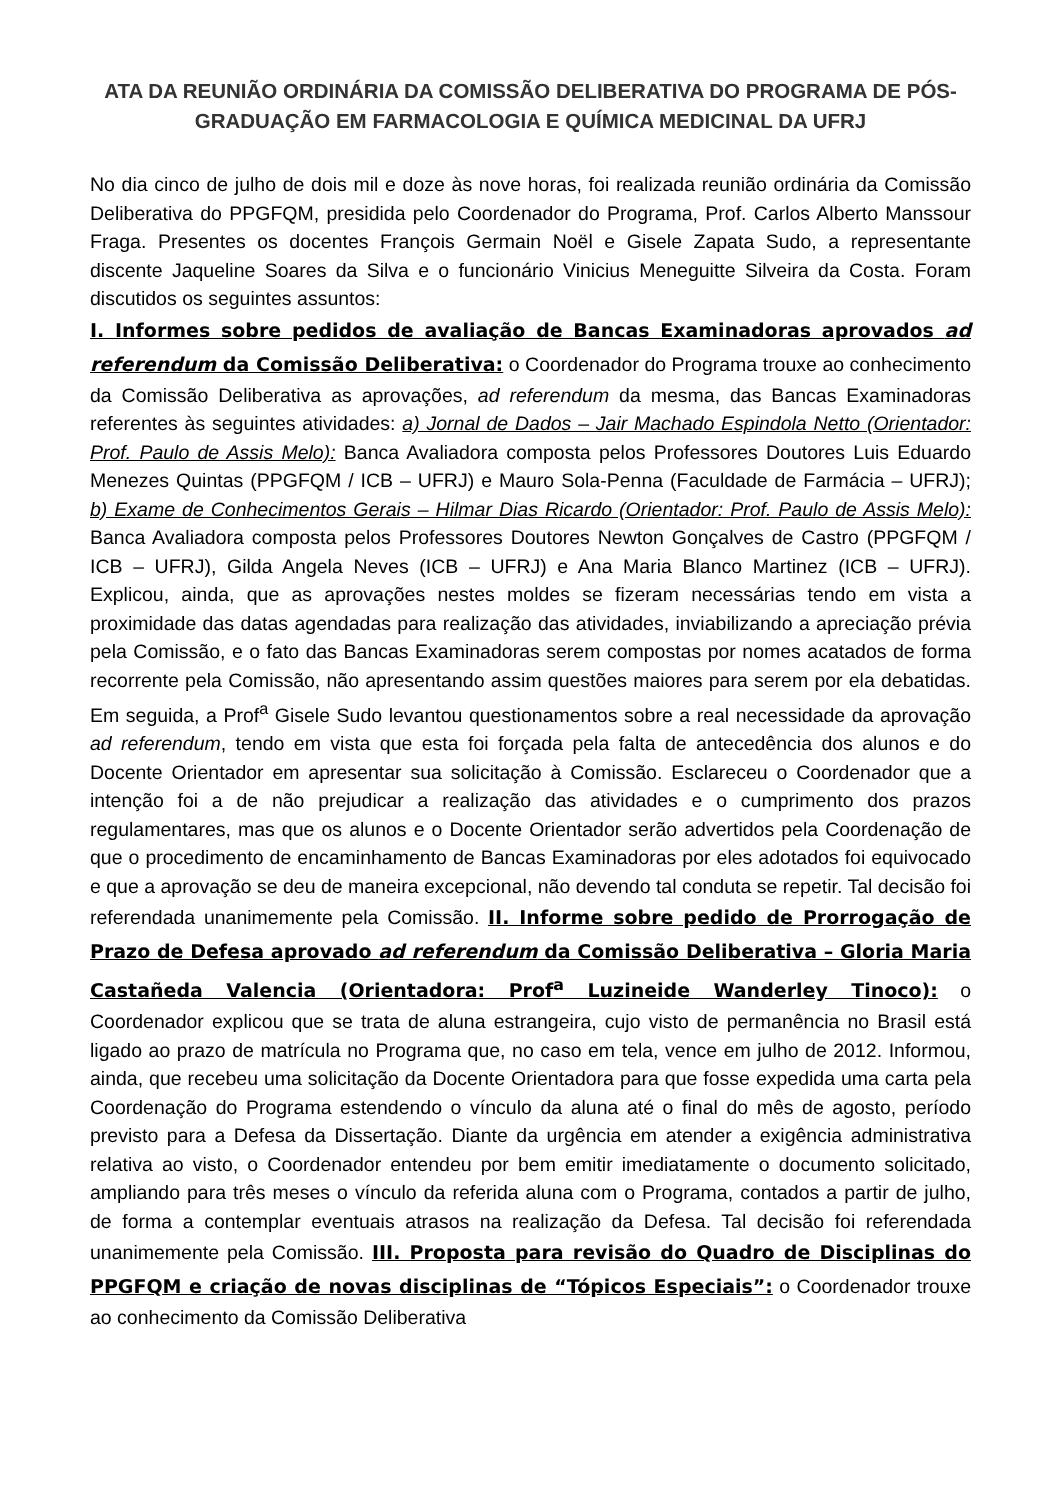ATA DA REUNIÃO ORDINÁRIA DA COMISSÃO DELIBERATIVA DO PROGRAMA DE PÓS-GRADUAÇÃO EM FARMACOLOGIA E QUÍMICA MEDICINAL DA UFRJ
No dia cinco de julho de dois mil e doze às nove horas, foi realizada reunião ordinária da Comissão Deliberativa do PPGFQM, presidida pelo Coordenador do Programa, Prof. Carlos Alberto Manssour Fraga. Presentes os docentes François Germain Noël e Gisele Zapata Sudo, a representante discente Jaqueline Soares da Silva e o funcionário Vinicius Meneguitte Silveira da Costa. Foram discutidos os seguintes assuntos:
I. Informes sobre pedidos de avaliação de Bancas Examinadoras aprovados ad referendum da Comissão Deliberativa: o Coordenador do Programa trouxe ao conhecimento da Comissão Deliberativa as aprovações, ad referendum da mesma, das Bancas Examinadoras referentes às seguintes atividades: a) Jornal de Dados – Jair Machado Espindola Netto (Orientador: Prof. Paulo de Assis Melo): Banca Avaliadora composta pelos Professores Doutores Luis Eduardo Menezes Quintas (PPGFQM / ICB – UFRJ) e Mauro Sola-Penna (Faculdade de Farmácia – UFRJ); b) Exame de Conhecimentos Gerais – Hilmar Dias Ricardo (Orientador: Prof. Paulo de Assis Melo): Banca Avaliadora composta pelos Professores Doutores Newton Gonçalves de Castro (PPGFQM / ICB – UFRJ), Gilda Angela Neves (ICB – UFRJ) e Ana Maria Blanco Martinez (ICB – UFRJ). Explicou, ainda, que as aprovações nestes moldes se fizeram necessárias tendo em vista a proximidade das datas agendadas para realização das atividades, inviabilizando a apreciação prévia pela Comissão, e o fato das Bancas Examinadoras serem compostas por nomes acatados de forma recorrente pela Comissão, não apresentando assim questões maiores para serem por ela debatidas. Em seguida, a Prof<sup>a</sup> Gisele Sudo levantou questionamentos sobre a real necessidade da aprovação ad referendum, tendo em vista que esta foi forçada pela falta de antecedência dos alunos e do Docente Orientador em apresentar sua solicitação à Comissão. Esclareceu o Coordenador que a intenção foi a de não prejudicar a realização das atividades e o cumprimento dos prazos regulamentares, mas que os alunos e o Docente Orientador serão advertidos pela Coordenação de que o procedimento de encaminhamento de Bancas Examinadoras por eles adotados foi equivocado e que a aprovação se deu de maneira excepcional, não devendo tal conduta se repetir. Tal decisão foi referendada unanimemente pela Comissão. II. Informe sobre pedido de Prorrogação de Prazo de Defesa aprovado ad referendum da Comissão Deliberativa – Gloria Maria Castañeda Valencia (Orientadora: Prof<sup>a</sup> Luzineide Wanderley Tinoco): o Coordenador explicou que se trata de aluna estrangeira, cujo visto de permanência no Brasil está ligado ao prazo de matrícula no Programa que, no caso em tela, vence em julho de 2012. Informou, ainda, que recebeu uma solicitação da Docente Orientadora para que fosse expedida uma carta pela Coordenação do Programa estendendo o vínculo da aluna até o final do mês de agosto, período previsto para a Defesa da Dissertação. Diante da urgência em atender a exigência administrativa relativa ao visto, o Coordenador entendeu por bem emitir imediatamente o documento solicitado, ampliando para três meses o vínculo da referida aluna com o Programa, contados a partir de julho, de forma a contemplar eventuais atrasos na realização da Defesa. Tal decisão foi referendada unanimemente pela Comissão. III. Proposta para revisão do Quadro de Disciplinas do PPGFQM e criação de novas disciplinas de “Tópicos Especiais”: o Coordenador trouxe ao conhecimento da Comissão Deliberativa